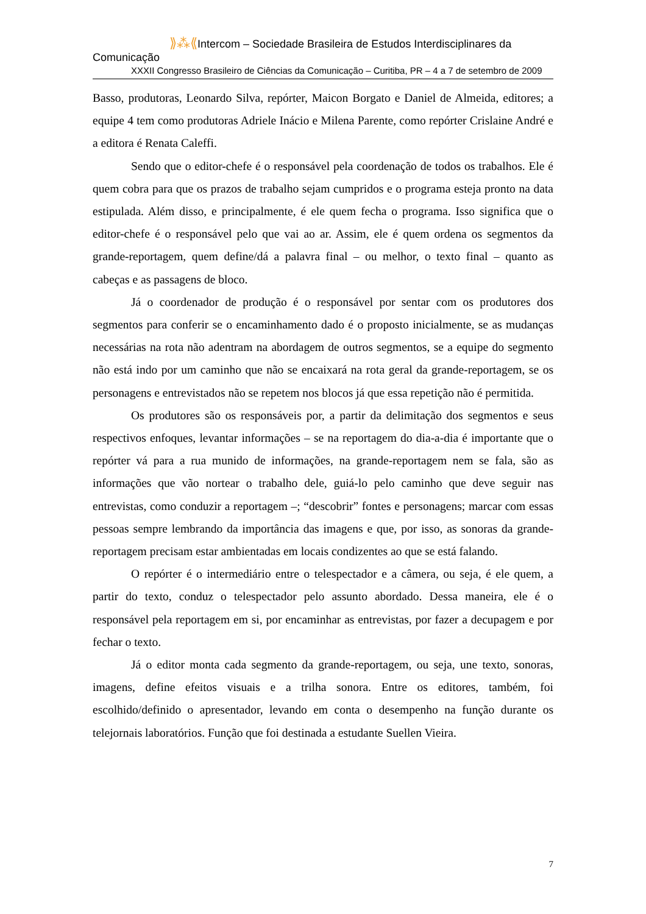⟫⁂⟪Intercom – Sociedade Brasileira de Estudos Interdisciplinares da Comunicação
XXXII Congresso Brasileiro de Ciências da Comunicação – Curitiba, PR – 4 a 7 de setembro de 2009
Basso, produtoras, Leonardo Silva, repórter, Maicon Borgato e Daniel de Almeida, editores; a equipe 4 tem como produtoras Adriele Inácio e Milena Parente, como repórter Crislaine André e a editora é Renata Caleffi.
Sendo que o editor-chefe é o responsável pela coordenação de todos os trabalhos. Ele é quem cobra para que os prazos de trabalho sejam cumpridos e o programa esteja pronto na data estipulada. Além disso, e principalmente, é ele quem fecha o programa. Isso significa que o editor-chefe é o responsável pelo que vai ao ar. Assim, ele é quem ordena os segmentos da grande-reportagem, quem define/dá a palavra final – ou melhor, o texto final – quanto as cabeças e as passagens de bloco.
Já o coordenador de produção é o responsável por sentar com os produtores dos segmentos para conferir se o encaminhamento dado é o proposto inicialmente, se as mudanças necessárias na rota não adentram na abordagem de outros segmentos, se a equipe do segmento não está indo por um caminho que não se encaixará na rota geral da grande-reportagem, se os personagens e entrevistados não se repetem nos blocos já que essa repetição não é permitida.
Os produtores são os responsáveis por, a partir da delimitação dos segmentos e seus respectivos enfoques, levantar informações – se na reportagem do dia-a-dia é importante que o repórter vá para a rua munido de informações, na grande-reportagem nem se fala, são as informações que vão nortear o trabalho dele, guiá-lo pelo caminho que deve seguir nas entrevistas, como conduzir a reportagem –; “descobrir” fontes e personagens; marcar com essas pessoas sempre lembrando da importância das imagens e que, por isso, as sonoras da grande-reportagem precisam estar ambientadas em locais condizentes ao que se está falando.
O repórter é o intermediário entre o telespectador e a câmera, ou seja, é ele quem, a partir do texto, conduz o telespectador pelo assunto abordado. Dessa maneira, ele é o responsável pela reportagem em si, por encaminhar as entrevistas, por fazer a decupagem e por fechar o texto.
Já o editor monta cada segmento da grande-reportagem, ou seja, une texto, sonoras, imagens, define efeitos visuais e a trilha sonora. Entre os editores, também, foi escolhido/definido o apresentador, levando em conta o desempenho na função durante os telejornais laboratórios. Função que foi destinada a estudante Suellen Vieira.
7